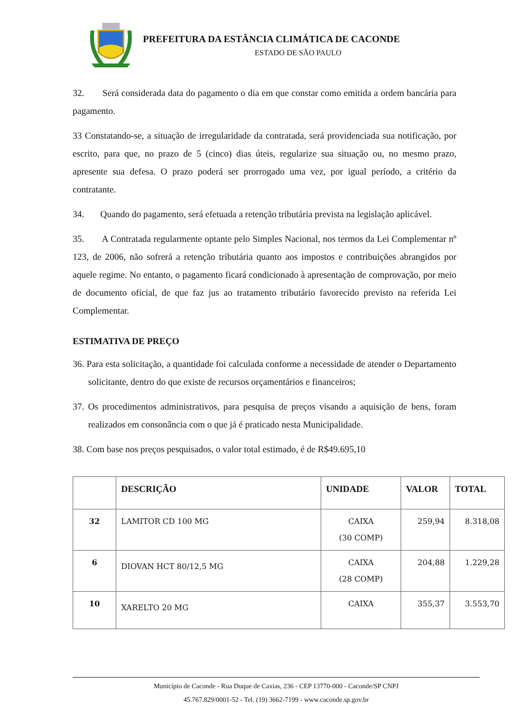PREFEITURA DA ESTÂNCIA CLIMÁTICA DE CACONDE
ESTADO DE SÃO PAULO
32. Será considerada data do pagamento o dia em que constar como emitida a ordem bancária para pagamento.
33 Constatando-se, a situação de irregularidade da contratada, será providenciada sua notificação, por escrito, para que, no prazo de 5 (cinco) dias úteis, regularize sua situação ou, no mesmo prazo, apresente sua defesa. O prazo poderá ser prorrogado uma vez, por igual período, a critério da contratante.
34. Quando do pagamento, será efetuada a retenção tributária prevista na legislação aplicável.
35. A Contratada regularmente optante pelo Simples Nacional, nos termos da Lei Complementar nº 123, de 2006, não sofrerá a retenção tributária quanto aos impostos e contribuições abrangidos por aquele regime. No entanto, o pagamento ficará condicionado à apresentação de comprovação, por meio de documento oficial, de que faz jus ao tratamento tributário favorecido previsto na referida Lei Complementar.
ESTIMATIVA DE PREÇO
36. Para esta solicitação, a quantidade foi calculada conforme a necessidade de atender o Departamento solicitante, dentro do que existe de recursos orçamentários e financeiros;
37. Os procedimentos administrativos, para pesquisa de preços visando a aquisição de bens, foram realizados em consonância com o que já é praticado nesta Municipalidade.
38. Com base nos preços pesquisados, o valor total estimado, é de R$49.695,10
| | DESCRIÇÃO | UNIDADE | VALOR | TOTAL |
| --- | --- | --- | --- | --- |
| 32 | LAMITOR CD 100 MG | CAIXA (30 COMP) | 259,94 | 8.318,08 |
| 6 | DIOVAN HCT 80/12,5 MG | CAIXA (28 COMP) | 204,88 | 1.229,28 |
| 10 | XARELTO 20 MG | CAIXA | 355,37 | 3.553,70 |
Município de Caconde - Rua Duque de Caxias, 236 - CEP 13770-000 - Caconde/SP CNPJ
45.767.829/0001-52 - Tel. (19) 3662-7199 - www.caconde.sp.gov.br